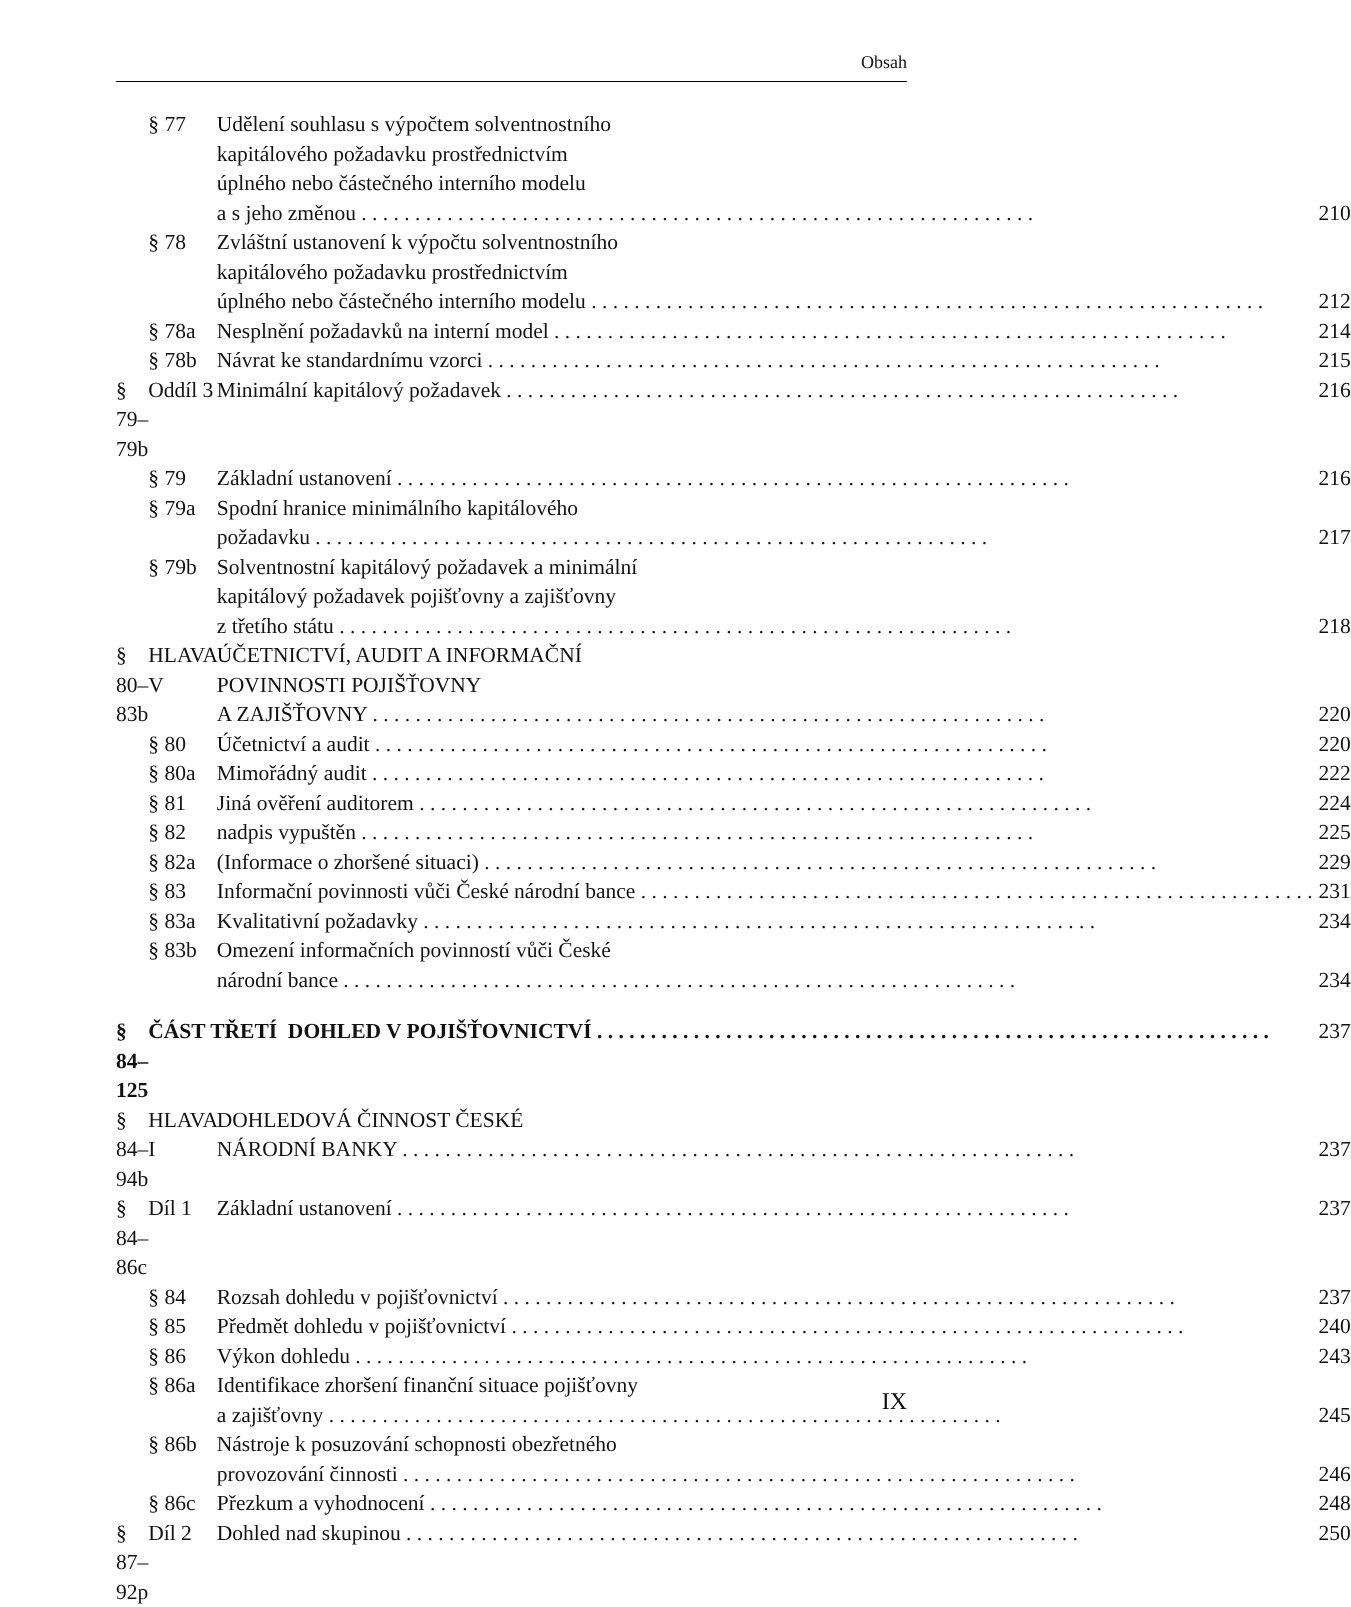Obsah
| | § 77 | Udělení souhlasu s výpočtem solventnostního kapitálového požadavku prostřednictvím úplného nebo částečného interního modelu a s jeho změnou 210 |
| | § 78 | Zvláštní ustanovení k výpočtu solventnostního kapitálového požadavku prostřednictvím úplného nebo částečného interního modelu 212 |
| | § 78a | Nesplnění požadavků na interní model 214 |
| | § 78b | Návrat ke standardnímu vzorci 215 |
| § 79–79b | Oddíl 3 | Minimální kapitálový požadavek 216 |
| | § 79 | Základní ustanovení 216 |
| | § 79a | Spodní hranice minimálního kapitálového požadavku 217 |
| | § 79b | Solventnostní kapitálový požadavek a minimální kapitálový požadavek pojišťovny a zajišťovny z třetího státu 218 |
| § 80–83b | HLAVA V | ÚČETNICTVÍ, AUDIT A INFORMAČNÍ POVINNOSTI POJIŠŤOVNY A ZAJIŠŤOVNY 220 |
| | § 80 | Účetnictví a audit 220 |
| | § 80a | Mimořádný audit 222 |
| | § 81 | Jiná ověření auditorem 224 |
| | § 82 | nadpis vypuštěn 225 |
| | § 82a | (Informace o zhoršené situaci) 229 |
| | § 83 | Informační povinnosti vůči České národní bance 231 |
| | § 83a | Kvalitativní požadavky 234 |
| | § 83b | Omezení informačních povinností vůči České národní bance 234 |
| § 84–125 | ČÁST TŘETÍ DOHLED V POJIŠŤOVNICTVÍ 237 | |
| § 84–94b | HLAVA I | DOHLEDOVÁ ČINNOST ČESKÉ NÁRODNÍ BANKY 237 |
| § 84–86c | Díl 1 | Základní ustanovení 237 |
| | § 84 | Rozsah dohledu v pojišťovnictví 237 |
| | § 85 | Předmět dohledu v pojišťovnictví 240 |
| | § 86 | Výkon dohledu 243 |
| | § 86a | Identifikace zhoršení finanční situace pojišťovny a zajišťovny 245 |
| | § 86b | Nástroje k posuzování schopnosti obezřetného provozování činnosti 246 |
| | § 86c | Přezkum a vyhodnocení 248 |
| § 87–92p | Díl 2 | Dohled nad skupinou 250 |
IX